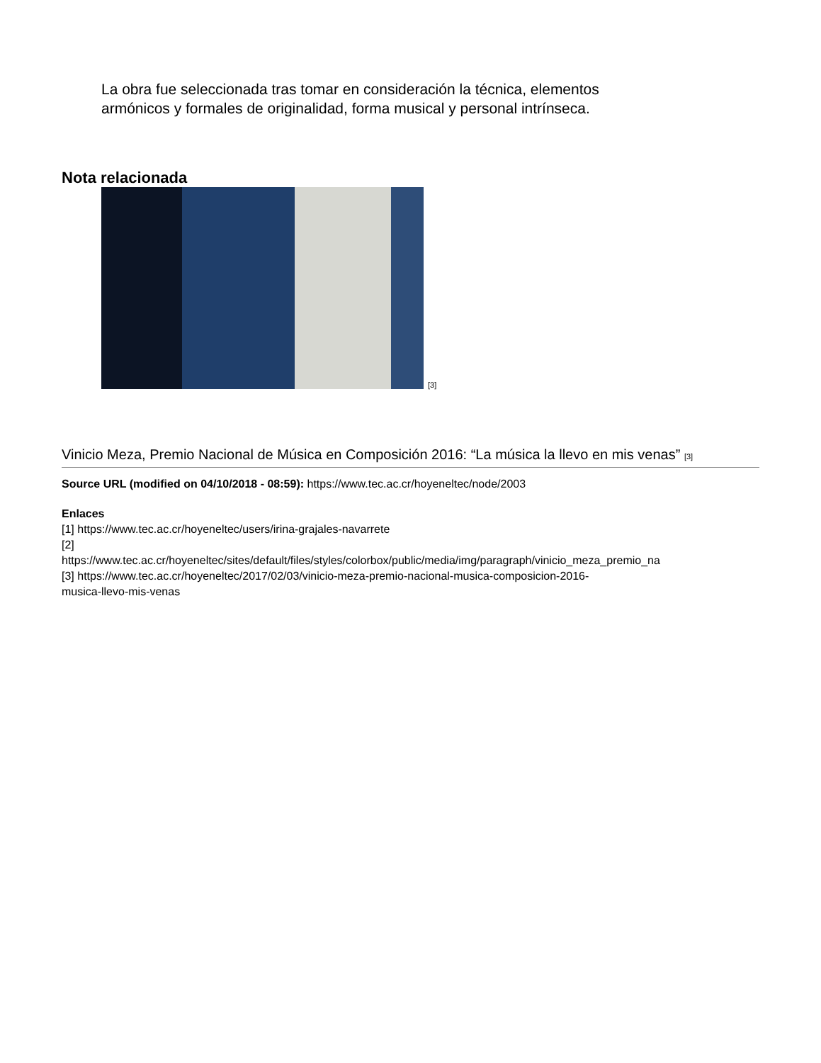La obra fue seleccionada tras tomar en consideración la técnica, elementos armónicos y formales de originalidad, forma musical y personal intrínseca.
Nota relacionada
[3]
Vinicio Meza, Premio Nacional de Música en Composición 2016: “La música la llevo en mis venas” [3]
Source URL (modified on 04/10/2018 - 08:59): https://www.tec.ac.cr/hoyeneltec/node/2003
Enlaces
[1] https://www.tec.ac.cr/hoyeneltec/users/irina-grajales-navarrete
[2]
https://www.tec.ac.cr/hoyeneltec/sites/default/files/styles/colorbox/public/media/img/paragraph/vinicio_meza_premio_na
[3] https://www.tec.ac.cr/hoyeneltec/2017/02/03/vinicio-meza-premio-nacional-musica-composicion-2016-
musica-llevo-mis-venas